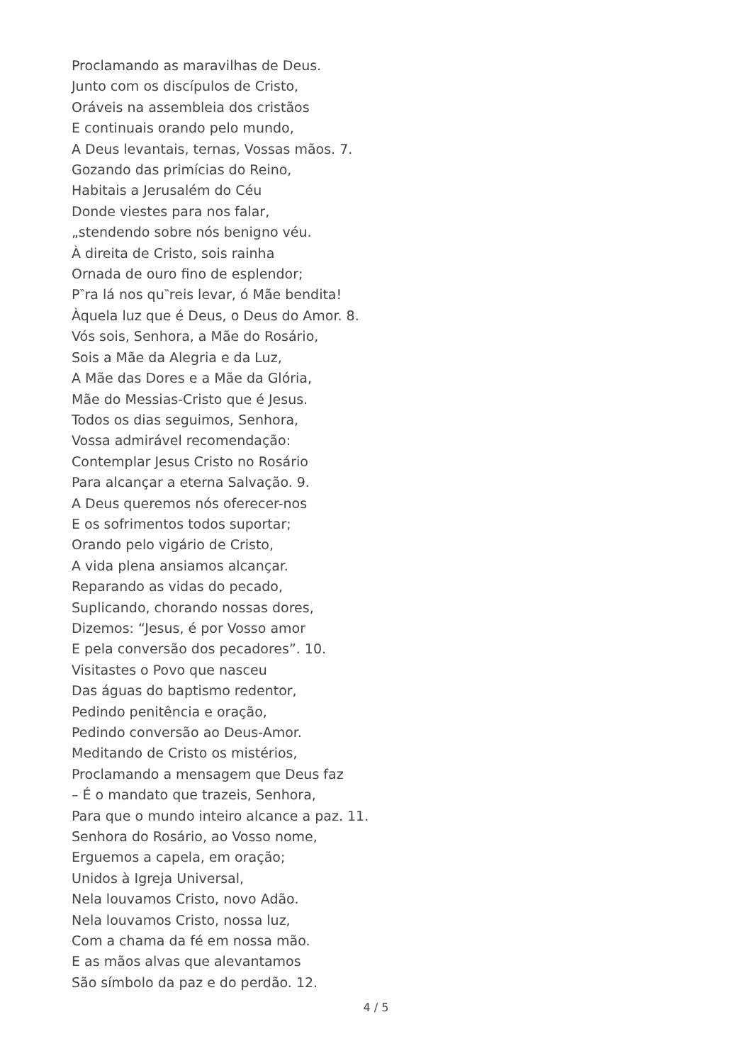Proclamando as maravilhas de Deus.
Junto com os discípulos de Cristo,
Oráveis na assembleia dos cristãos
E continuais orando pelo mundo,
A Deus levantais, ternas, Vossas mãos. 7.
Gozando das primícias do Reino,
Habitais a Jerusalém do Céu
Donde viestes para nos falar,
„stendendo sobre nós benigno véu.
À direita de Cristo, sois rainha
Ornada de ouro fino de esplendor;
P‶ra lá nos qu‶reis levar, ó Mãe bendita!
Àquela luz que é Deus, o Deus do Amor. 8.
Vós sois, Senhora, a Mãe do Rosário,
Sois a Mãe da Alegria e da Luz,
A Mãe das Dores e a Mãe da Glória,
Mãe do Messias-Cristo que é Jesus.
Todos os dias seguimos, Senhora,
Vossa admirável recomendação:
Contemplar Jesus Cristo no Rosário
Para alcançar a eterna Salvação. 9.
A Deus queremos nós oferecer-nos
E os sofrimentos todos suportar;
Orando pelo vigário de Cristo,
A vida plena ansiamos alcançar.
Reparando as vidas do pecado,
Suplicando, chorando nossas dores,
Dizemos: “Jesus, é por Vosso amor
E pela conversão dos pecadores”. 10.
Visitastes o Povo que nasceu
Das águas do baptismo redentor,
Pedindo penitência e oração,
Pedindo conversão ao Deus-Amor.
Meditando de Cristo os mistérios,
Proclamando a mensagem que Deus faz
– É o mandato que trazeis, Senhora,
Para que o mundo inteiro alcance a paz. 11.
Senhora do Rosário, ao Vosso nome,
Erguemos a capela, em oração;
Unidos à Igreja Universal,
Nela louvamos Cristo, novo Adão.
Nela louvamos Cristo, nossa luz,
Com a chama da fé em nossa mão.
E as mãos alvas que alevantamos
São símbolo da paz e do perdão. 12.
4 / 5